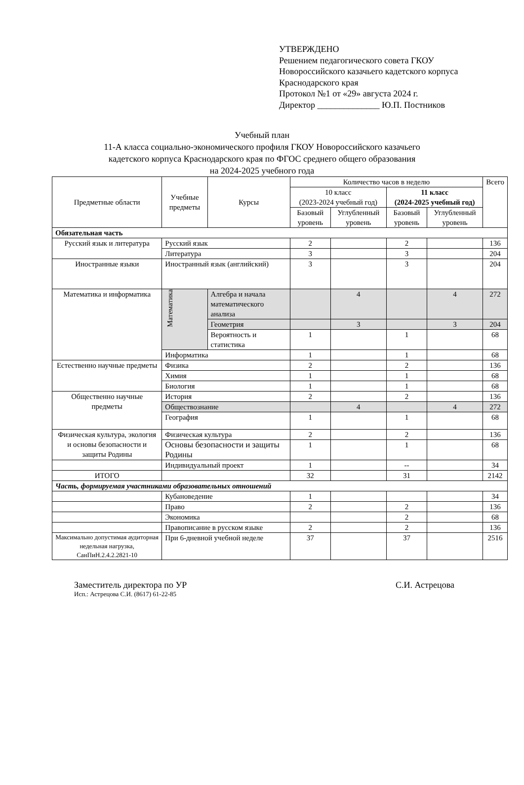УТВЕРЖДЕНО
Решением педагогического совета ГКОУ
Новороссийского казачьего кадетского корпуса
Краснодарского края
Протокол №1 от «29» августа 2024 г.
Директор ______________ Ю.П. Постников
Учебный план
11-А класса социально-экономического профиля ГКОУ Новороссийского казачьего
кадетского корпуса Краснодарского края по ФГОС среднего общего образования
на 2024-2025 учебного года
| Предметные области | Учебные предметы | Курсы | Количество часов в неделю | | | | Всего |
| --- | --- | --- | --- | --- | --- | --- | --- |
| | | | 10 класс (2023-2024 учебный год) | | 11 класс (2024-2025 учебный год) | | |
| | | | Базовый уровень | Углубленный уровень | Базовый уровень | Углубленный уровень | |
| Обязательная часть | | | | | | | |
| Русский язык и литература | Русский язык | | 2 | | 2 | | 136 |
| | Литература | | 3 | | 3 | | 204 |
| Иностранные языки | Иностранный язык (английский) | | 3 | | 3 | | 204 |
| Математика и информатика | Математика | Алгебра и начала математического анализа | | 4 | | 4 | 272 |
| | | Геометрия | | 3 | | 3 | 204 |
| | | Вероятность и статистика | 1 | | 1 | | 68 |
| | Информатика | | 1 | | 1 | | 68 |
| Естественно научные предметы | Физика | | 2 | | 2 | | 136 |
| | Химия | | 1 | | 1 | | 68 |
| | Биология | | 1 | | 1 | | 68 |
| Общественно научные предметы | История | | 2 | | 2 | | 136 |
| | Обществознание | | | 4 | | 4 | 272 |
| | География | | 1 | | 1 | | 68 |
| Физическая культура, экология и основы безопасности и защиты Родины | Физическая культура | | 2 | | 2 | | 136 |
| | Основы безопасности и защиты Родины | | 1 | | 1 | | 68 |
| | Индивидуальный проект | | 1 | | -- | | 34 |
| ИТОГО | | | 32 | | 31 | | 2142 |
| Часть, формируемая участниками образовательных отношений | | | | | | | |
| | Кубановедение | | 1 | | | | 34 |
| | Право | | 2 | | 2 | | 136 |
| | Экономика | | | | 2 | | 68 |
| | Правописание в русском языке | | 2 | | 2 | | 136 |
| Максимально допустимая аудиторная недельная нагрузка, СанПиН.2.4.2.2821-10 | При 6-дневной учебной неделе | | 37 | | 37 | | 2516 |
Заместитель директора по УР С.И. Астрецова
Исп.: Астрецова С.И. (8617) 61-22-85